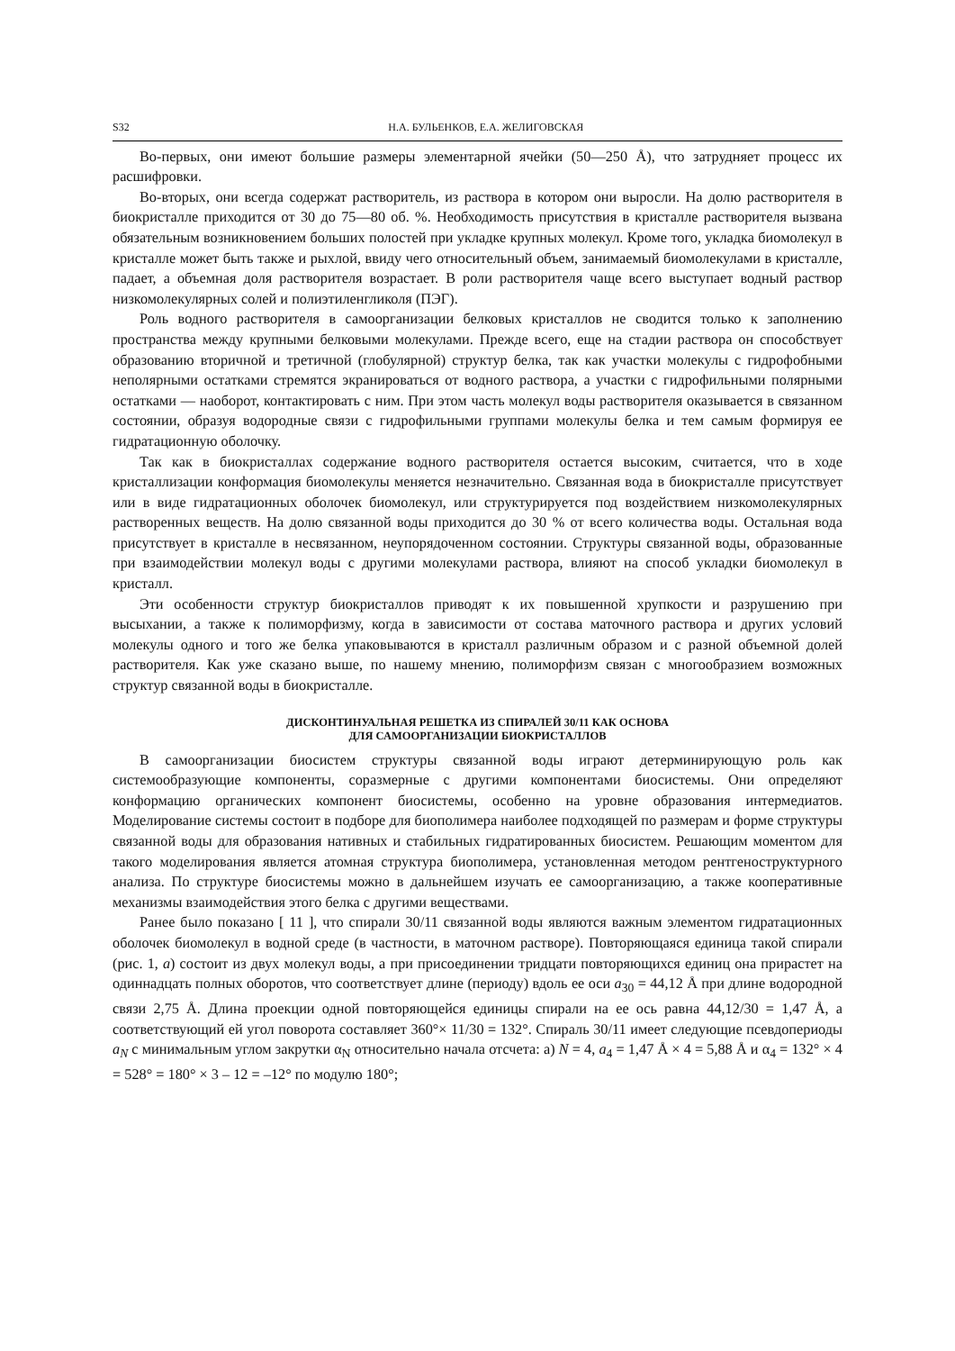S32 Н.А. БУЛЬЕНКОВ, Е.А. ЖЕЛИГОВСКАЯ
Во-первых, они имеют большие размеры элементарной ячейки (50—250 Å), что затрудняет процесс их расшифровки.
Во-вторых, они всегда содержат растворитель, из раствора в котором они выросли. На долю растворителя в биокристалле приходится от 30 до 75—80 об. %. Необходимость присутствия в кристалле растворителя вызвана обязательным возникновением больших полостей при укладке крупных молекул. Кроме того, укладка биомолекул в кристалле может быть также и рыхлой, ввиду чего относительный объем, занимаемый биомолекулами в кристалле, падает, а объемная доля растворителя возрастает. В роли растворителя чаще всего выступает водный раствор низкомолекулярных солей и полиэтиленгликоля (ПЭГ).
Роль водного растворителя в самоорганизации белковых кристаллов не сводится только к заполнению пространства между крупными белковыми молекулами. Прежде всего, еще на стадии раствора он способствует образованию вторичной и третичной (глобулярной) структур белка, так как участки молекулы с гидрофобными неполярными остатками стремятся экранироваться от водного раствора, а участки с гидрофильными полярными остатками — наоборот, контактировать с ним. При этом часть молекул воды растворителя оказывается в связанном состоянии, образуя водородные связи с гидрофильными группами молекулы белка и тем самым формируя ее гидратационную оболочку.
Так как в биокристаллах содержание водного растворителя остается высоким, считается, что в ходе кристаллизации конформация биомолекулы меняется незначительно. Связанная вода в биокристалле присутствует или в виде гидратационных оболочек биомолекул, или структурируется под воздействием низкомолекулярных растворенных веществ. На долю связанной воды приходится до 30 % от всего количества воды. Остальная вода присутствует в кристалле в несвязанном, неупорядоченном состоянии. Структуры связанной воды, образованные при взаимодействии молекул воды с другими молекулами раствора, влияют на способ укладки биомолекул в кристалл.
Эти особенности структур биокристаллов приводят к их повышенной хрупкости и разрушению при высыхании, а также к полиморфизму, когда в зависимости от состава маточного раствора и других условий молекулы одного и того же белка упаковываются в кристалл различным образом и с разной объемной долей растворителя. Как уже сказано выше, по нашему мнению, полиморфизм связан с многообразием возможных структур связанной воды в биокристалле.
ДИСКОНТИНУАЛЬНАЯ РЕШЕТКА ИЗ СПИРАЛЕЙ 30/11 КАК ОСНОВА
ДЛЯ САМООРГАНИЗАЦИИ БИОКРИСТАЛЛОВ
В самоорганизации биосистем структуры связанной воды играют детерминирующую роль как системообразующие компоненты, соразмерные с другими компонентами биосистемы. Они определяют конформацию органических компонент биосистемы, особенно на уровне образования интермедиатов. Моделирование системы состоит в подборе для биополимера наиболее подходящей по размерам и форме структуры связанной воды для образования нативных и стабильных гидратированных биосистем. Решающим моментом для такого моделирования является атомная структура биополимера, установленная методом рентгеноструктурного анализа. По структуре биосистемы можно в дальнейшем изучать ее самоорганизацию, а также кооперативные механизмы взаимодействия этого белка с другими веществами.
Ранее было показано [ 11 ], что спирали 30/11 связанной воды являются важным элементом гидратационных оболочек биомолекул в водной среде (в частности, в маточном растворе). Повторяющаяся единица такой спирали (рис. 1, а) состоит из двух молекул воды, а при присоединении тридцати повторяющихся единиц она прирастет на одиннадцать полных оборотов, что соответствует длине (периоду) вдоль ее оси a<sub>30</sub> = 44,12 Å при длине водородной связи 2,75 Å. Длина проекции одной повторяющейся единицы спирали на ее ось равна 44,12/30 = 1,47 Å, а соответствующий ей угол поворота составляет 360°× 11/30 = 132°. Спираль 30/11 имеет следующие псевдопериоды a<sub>N</sub> с минимальным углом закрутки α<sub>N</sub> относительно начала отсчета: а) N = 4, a<sub>4</sub> = 1,47 Å × 4 = 5,88 Å и α<sub>4</sub> = 132° × 4 = 528° = 180° × 3 – 12 = –12° по модулю 180°;